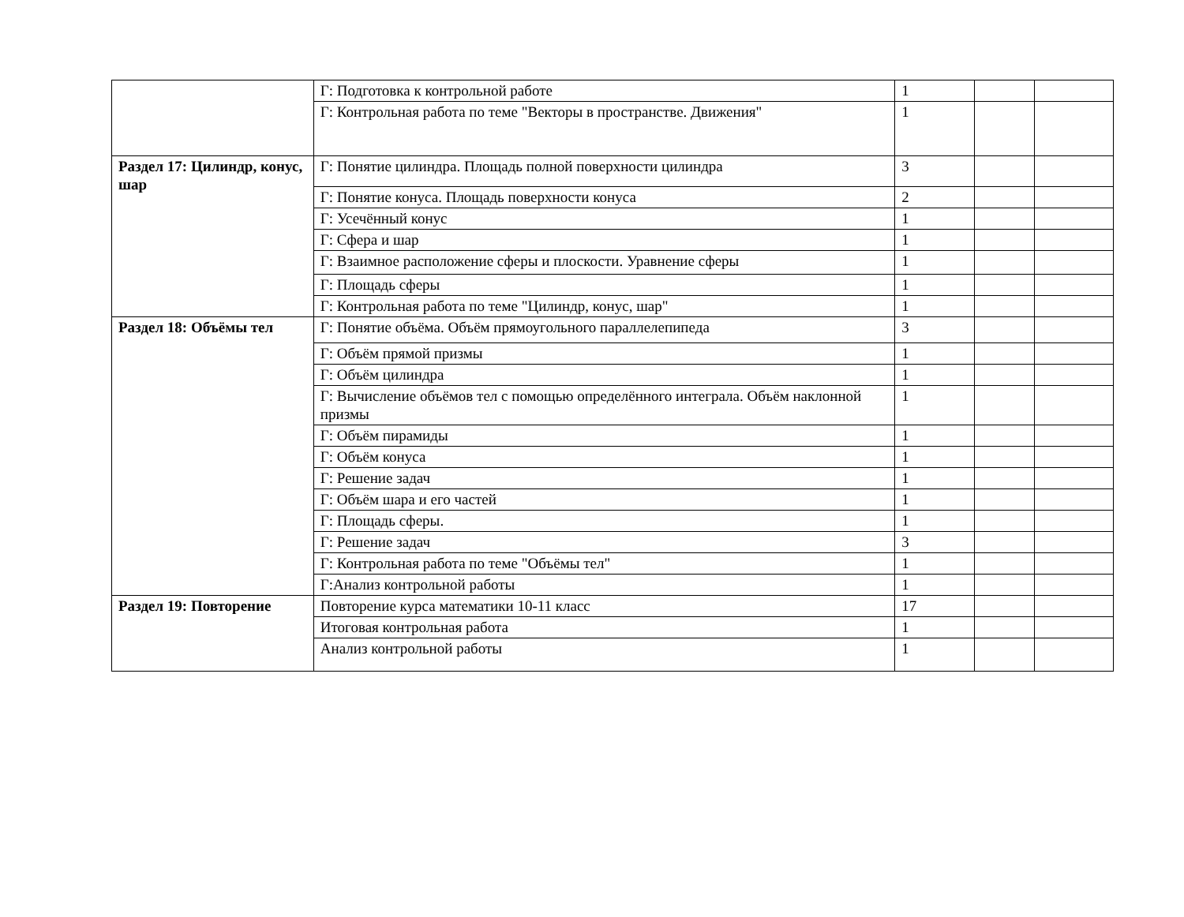| | Г: Подготовка к контрольной работе | 1 | | |
| | Г: Контрольная работа по теме "Векторы в пространстве. Движения" | 1 | | |
| Раздел 17: Цилиндр, конус, шар | Г: Понятие цилиндра. Площадь полной поверхности цилиндра | 3 | | |
| | Г: Понятие конуса. Площадь поверхности конуса | 2 | | |
| | Г: Усечённый конус | 1 | | |
| | Г: Сфера и шар | 1 | | |
| | Г: Взаимное расположение сферы и плоскости. Уравнение сферы | 1 | | |
| | Г: Площадь сферы | 1 | | |
| | Г: Контрольная работа по теме "Цилиндр, конус, шар" | 1 | | |
| Раздел 18: Объёмы тел | Г: Понятие объёма. Объём прямоугольного параллелепипеда | 3 | | |
| | Г: Объём прямой призмы | 1 | | |
| | Г: Объём цилиндра | 1 | | |
| | Г: Вычисление объёмов тел с помощью определённого интеграла. Объём наклонной призмы | 1 | | |
| | Г: Объём пирамиды | 1 | | |
| | Г: Объём конуса | 1 | | |
| | Г: Решение задач | 1 | | |
| | Г: Объём шара и его частей | 1 | | |
| | Г: Площадь сферы. | 1 | | |
| | Г: Решение задач | 3 | | |
| | Г: Контрольная работа по теме "Объёмы тел" | 1 | | |
| | Г:Анализ контрольной работы | 1 | | |
| Раздел 19: Повторение | Повторение курса математики 10-11 класс | 17 | | |
| | Итоговая контрольная работа | 1 | | |
| | Анализ контрольной работы | 1 | | |